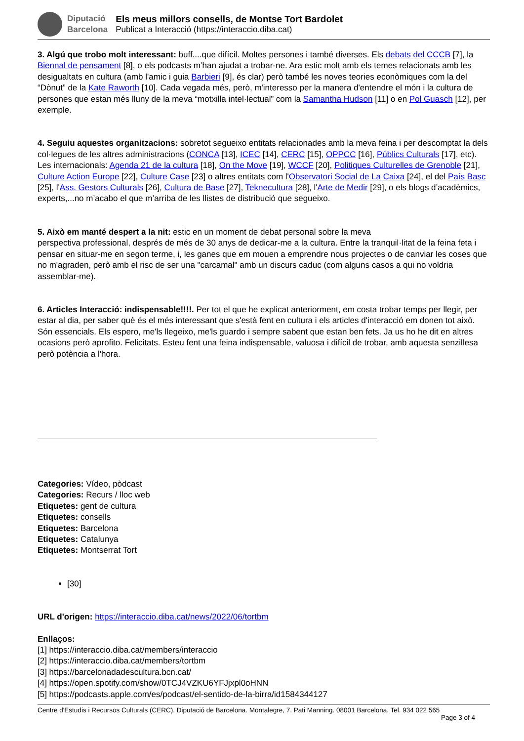Diputació
Barcelona
Els meus millors consells, de Montse Tort Bardolet
Publicat a Interacció (https://interaccio.diba.cat)
3. Algú que trobo molt interessant: buff....que difícil. Moltes persones i també diverses. Els debats del CCCB [7], la Biennal de pensament [8], o els podcasts m’han ajudat a trobar-ne. Ara estic molt amb els temes relacionats amb les desigualtats en cultura (amb l'amic i guia Barbieri [9], és clar) però també les noves teories econòmiques com la del “Dònut” de la Kate Raworth [10]. Cada vegada més, però, m'interesso per la manera d'entendre el món i la cultura de persones que estan més lluny de la meva “motxilla intel·lectual” com la Samantha Hudson [11] o en Pol Guasch [12], per exemple.
4. Seguiu aquestes organitzacions: sobretot segueixo entitats relacionades amb la meva feina i per descomptat la dels col·legues de les altres administracions (CONCA [13], ICEC [14], CERC [15], OPPCC [16], Públics Culturals [17], etc). Les internacionals: Agenda 21 de la cultura [18], On the Move [19], WCCF [20], Politiques Culturelles de Grenoble [21], Culture Action Europe [22], Culture Case [23] o altres entitats com l'Observatori Social de La Caixa [24], el del País Basc [25], l'Ass. Gestors Culturals [26], Cultura de Base [27], Teknecultura [28], l'Arte de Medir [29], o els blogs d’acadèmics, experts,...no m’acabo el que m’arriba de les llistes de distribució que segueixo.
5. Això em manté despert a la nit: estic en un moment de debat personal sobre la meva
perspectiva professional, després de més de 30 anys de dedicar-me a la cultura. Entre la tranquil·litat de la feina feta i pensar en situar-me en segon terme, i, les ganes que em mouen a emprendre nous projectes o de canviar les coses que no m'agraden, però amb el risc de ser una "carcamal" amb un discurs caduc (com alguns casos a qui no voldria assemblar-me).
6. Articles Interacció: indispensable!!!!. Per tot el que he explicat anteriorment, em costa trobar temps per llegir, per estar al dia, per saber què és el més interessant que s'està fent en cultura i els articles d'interacció em donen tot això. Són essencials. Els espero, me'ls llegeixo, me'ls guardo i sempre sabent que estan ben fets. Ja us ho he dit en altres ocasions però aprofito. Felicitats. Esteu fent una feina indispensable, valuosa i difícil de trobar, amb aquesta senzillesa però potència a l'hora.
Categories: Vídeo, pòdcast
Categories: Recurs / lloc web
Etiquetes: gent de cultura
Etiquetes: consells
Etiquetes: Barcelona
Etiquetes: Catalunya
Etiquetes: Montserrat Tort
[30]
URL d'origen: https://interaccio.diba.cat/news/2022/06/tortbm
Enllaços:
[1] https://interaccio.diba.cat/members/interaccio
[2] https://interaccio.diba.cat/members/tortbm
[3] https://barcelonadadescultura.bcn.cat/
[4] https://open.spotify.com/show/0TCJ4VZKU6YFJjxpl0oHNN
[5] https://podcasts.apple.com/es/podcast/el-sentido-de-la-birra/id1584344127
Centre d'Estudis i Recursos Culturals (CERC). Diputació de Barcelona. Montalegre, 7. Pati Manning. 08001 Barcelona. Tel. 934 022 565
Page 3 of 4